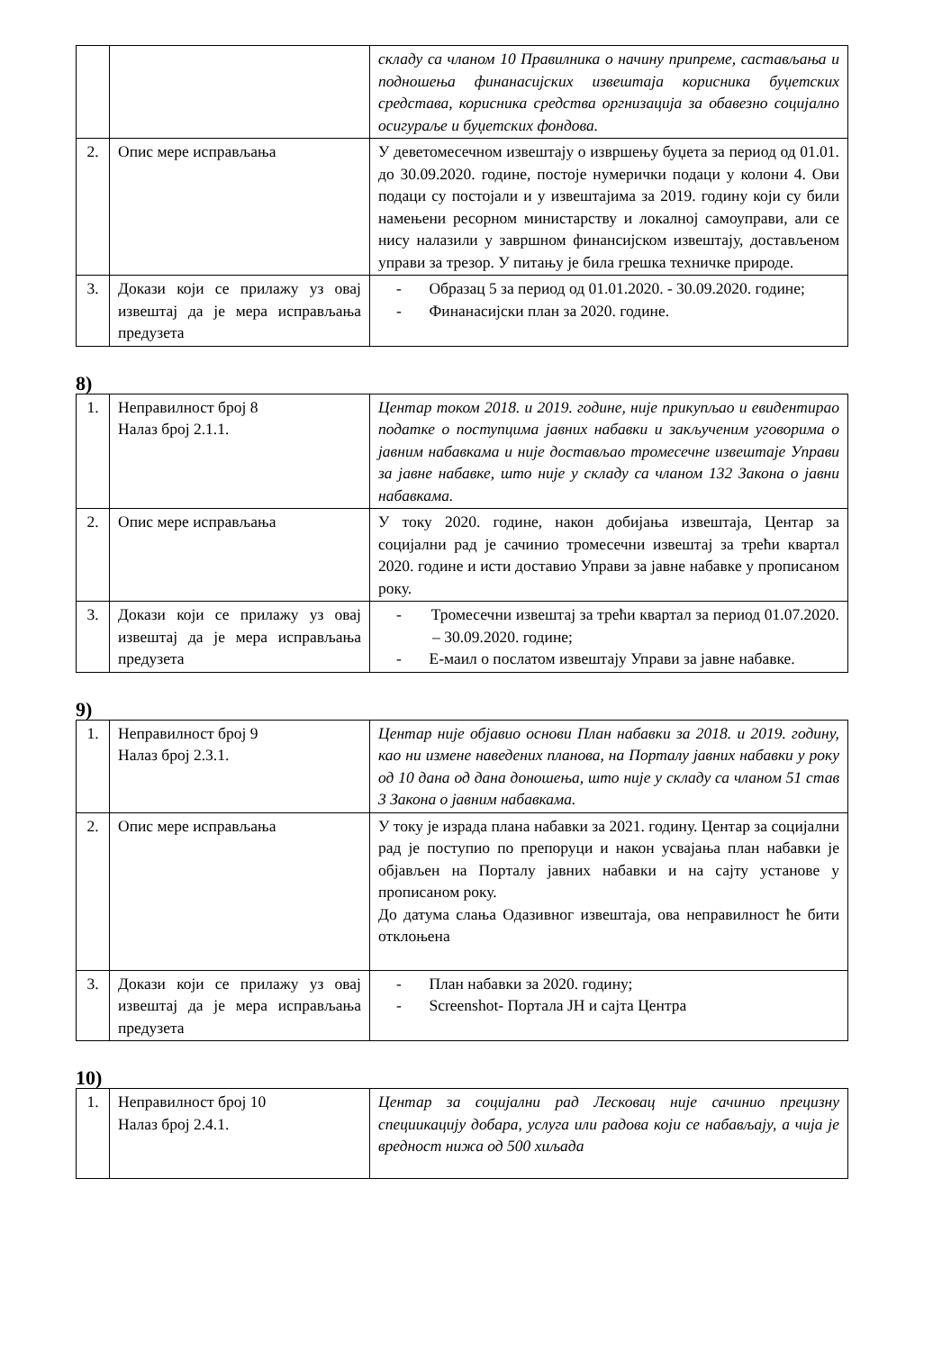| | | складу са чланом 10 Правилника о начину припреме, састављања и подношења финанасијских извештаја корисника буџетских средстава, корисника средства оргнизација за обавезно социјално осигураље и буџетских фондова. |
| 2. | Опис мере исправљања | У деветомесечном извештају о извршењу буџета за период од 01.01. до 30.09.2020. године, постоје нумерички подаци у колони 4. Ови подаци су постојали и у извештајима за 2019. годину који су били намењени ресорном министарству и локалној самоуправи, али се нису налазили у завршном финансијском извештају, достављеном управи за трезор. У питању је била грешка техничке природе. |
| 3. | Докази који се прилажу уз овај извештај да је мера исправљања предузета | - Образац 5 за период од 01.01.2020. - 30.09.2020. године; - Финанасијски план за 2020. године. |
8)
| 1. | Неправилност број 8 Налаз број 2.1.1. | Центар током 2018. и 2019. године, није прикупљао и евидентирао податке о поступцима јавних набавки и закљученим уговорима о јавним набавкама и није достављао тромесечне извештаје Управи за јавне набавке, што није у складу са чланом 132 Закона о јавни набавкама. |
| 2. | Опис мере исправљања | У току 2020. године, након добијања извештаја, Центар за социјални рад је сачинио тромесечни извештај за трећи квартал 2020. године и исти доставио Управи за јавне набавке у прописаном року. |
| 3. | Докази који се прилажу уз овај извештај да је мера исправљања предузета | - Тромесечни извештај за трећи квартал за период 01.07.2020. – 30.09.2020. године; - Е-маил о послатом извештају Управи за јавне набавке. |
9)
| 1. | Неправилност број 9 Налаз број 2.3.1. | Центар није објавио основи План набавки за 2018. и 2019. годину, као ни измене наведених планова, на Порталу јавних набавки у року од 10 дана од дана доношења, што није у складу са чланом 51 став 3 Закона о јавним набавкама. |
| 2. | Опис мере исправљања | У току је израда плана набавки за 2021. годину. Центар за социјални рад је поступио по препоруци и након усвајања план набавки је објављен на Порталу јавних набавки и на сајту установе у прописаном року. До датума слања Одазивног извештаја, ова неправилност ће бити отклоњена |
| 3. | Докази који се прилажу уз овај извештај да је мера исправљања предузета | - План набавки за 2020. годину; - Screenshot- Портала ЈН и сајта Центра |
10)
| 1. | Неправилност број 10 Налаз број 2.4.1. | Центар за социјални рад Лесковац није сачинио прецизну специикацију добара, услуга или радова који се набављају, а чија је вредност нижа од 500 хиљада |